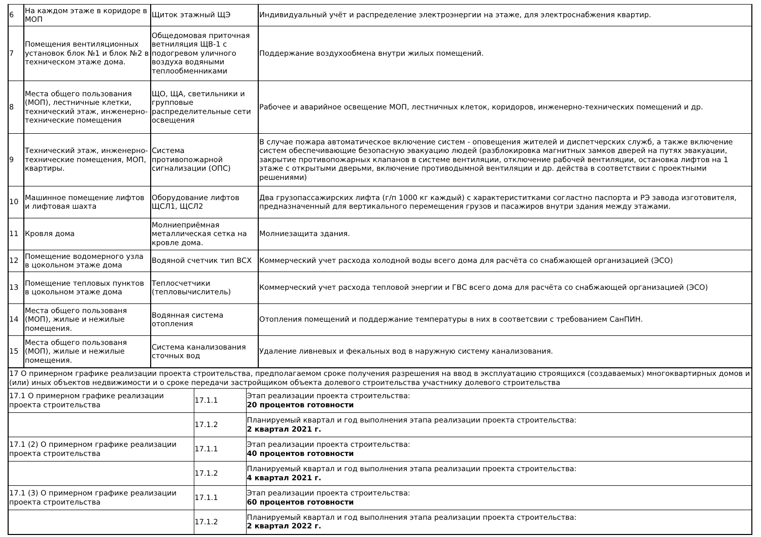| 6 | На каждом этаже в коридоре в МОП | Щиток этажный ЩЭ | Индивидуальный учёт и распределение электроэнергии на этаже, для электроснабжения квартир. |
| 7 | Помещения вентиляционных установок блок №1 и блок №2 в техническом этаже дома. | Общедомовая приточная ветниляция ЩВ-1 с подогревом уличного воздуха водяными теплообменниками | Поддержание воздухообмена внутри жилых помещений. |
| 8 | Места общего пользования (МОП), лестничные клетки, технический этаж, инженерно-технические помещения | ЩО, ЩА, светильники и групповые распределительные сети освещения | Рабочее и аварийное освещение МОП, лестничных клеток, коридоров, инженерно-технических помещений и др. |
| 9 | Технический этаж, инженерно-технические помещения, МОП, квартиры. | Система противопожарной сигнализации (ОПС) | В случае пожара автоматическое включение систем - оповещения жителей и диспетчерских служб, а также включение систем обеспечивающие безопасную эвакуацию людей (разблокировка магнитных замков дверей на путях эвакуации, закрытие противопожарных клапанов в системе вентиляции, отключение рабочей вентиляции, остановка лифтов на 1 этаже с открытыми дверьми, включение противодымной вентиляции и др. действа в соответствии с проектными решениями) |
| 10 | Машинное помещение лифтов и лифтовая шахта | Оборудование лифтов ЩСЛ1, ЩСЛ2 | Два грузопассажирских лифта (г/п 1000 кг каждый) с характериститками согластно паспорта и РЭ завода изготовителя, предназначенный для вертикального перемещения грузов и пасажиров внутри здания между этажами. |
| 11 | Кровля дома | Молниеприёмная металлическая сетка на кровле дома. | Молниезащита здания. |
| 12 | Помещение водомерного узла в цокольном этаже дома | Водяной счетчик тип ВСХ | Коммерческий учет расхода холодной воды всего дома для расчёта со снабжающей организацией (ЭСО) |
| 13 | Помещение тепловых пунктов в цокольном этаже дома | Теплосчетчики (тепловычислитель) | Коммерческий учет расхода тепловой энергии и ГВС всего дома для расчёта со снабжающей организацией (ЭСО) |
| 14 | Места общего пользованя (МОП), жилые и нежилые помещения. | Водянная система отопления | Отопления помещений и поддержание температуры в них в соответсвии с требованием СанПИН. |
| 15 | Места общего пользованя (МОП), жилые и нежилые помещения. | Система канализования сточных вод | Удаление ливневых и фекальных вод в наружную систему канализования. |
| 17 О примерном графике реализации проекта строительства, предполагаемом сроке получения разрешения на ввод в эксплуатацию строящихся (создаваемых) многоквартирных домов и (или) иных объектов недвижимости и о сроке передачи застройщиком объекта долевого строительства участнику долевого строительства | | |
| 17.1 О примерном графике реализации проекта строительства | 17.1.1 | Этап реализации проекта строительства: 20 процентов готовности |
| | 17.1.2 | Планируемый квартал и год выполнения этапа реализации проекта строительства: 2 квартал 2021 г. |
| 17.1 (2) О примерном графике реализации проекта строительства | 17.1.1 | Этап реализации проекта строительства: 40 процентов готовности |
| | 17.1.2 | Планируемый квартал и год выполнения этапа реализации проекта строительства: 4 квартал 2021 г. |
| 17.1 (3) О примерном графике реализации проекта строительства | 17.1.1 | Этап реализации проекта строительства: 60 процентов готовности |
| | 17.1.2 | Планируемый квартал и год выполнения этапа реализации проекта строительства: 2 квартал 2022 г. |